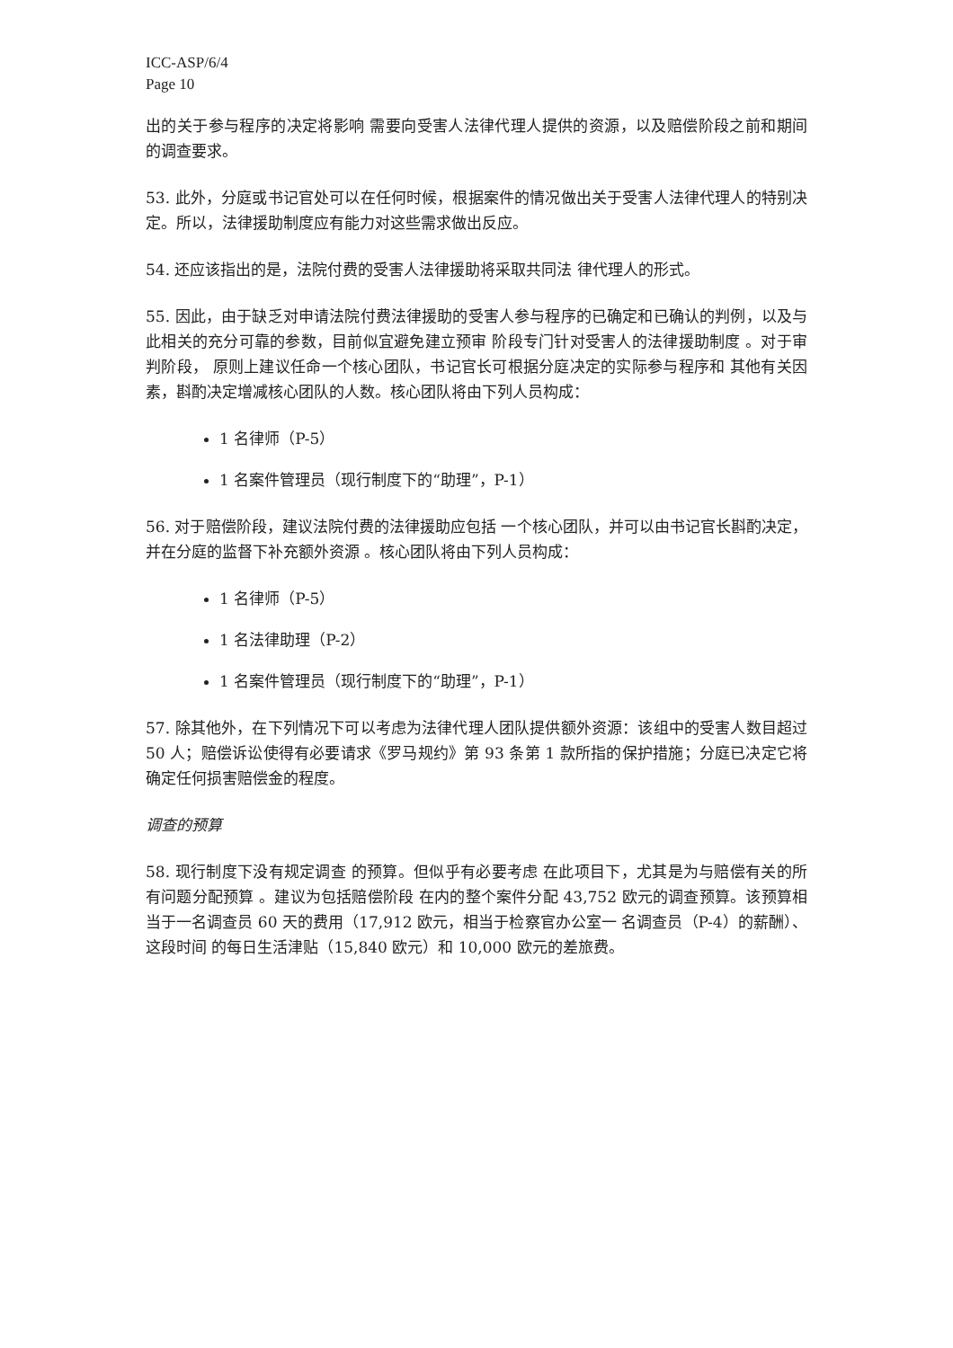ICC-ASP/6/4
Page 10
出的关于参与程序的决定将影响 需要向受害人法律代理人提供的资源，以及赔偿阶段之前和期间的调查要求。
53. 此外，分庭或书记官处可以在任何时候，根据案件的情况做出关于受害人法律代理人的特别决定。所以，法律援助制度应有能力对这些需求做出反应。
54. 还应该指出的是，法院付费的受害人法律援助将采取共同法 律代理人的形式。
55. 因此，由于缺乏对申请法院付费法律援助的受害人参与程序的已确定和已确认的判例，以及与此相关的充分可靠的参数，目前似宜避免建立预审 阶段专门针对受害人的法律援助制度 。对于审判阶段， 原则上建议任命一个核心团队，书记官长可根据分庭决定的实际参与程序和 其他有关因素，斟酌决定增减核心团队的人数。核心团队将由下列人员构成：
1 名律师（P-5）
1 名案件管理员（现行制度下的“助理”，P-1）
56. 对于赔偿阶段，建议法院付费的法律援助应包括 一个核心团队，并可以由书记官长斟酌决定，并在分庭的监督下补充额外资源 。核心团队将由下列人员构成：
1 名律师（P-5）
1 名法律助理（P-2）
1 名案件管理员（现行制度下的“助理”，P-1）
57. 除其他外，在下列情况下可以考虑为法律代理人团队提供额外资源：该组中的受害人数目超过 50 人；赔偿诉讼使得有必要请求《罗马规约》第 93 条第 1 款所指的保护措施；分庭已决定它将确定任何损害赔偿金的程度。
调查的预算
58. 现行制度下没有规定调查 的预算。但似乎有必要考虑 在此项目下，尤其是为与赔偿有关的所有问题分配预算 。建议为包括赔偿阶段 在内的整个案件分配 43,752 欧元的调查预算。该预算相当于一名调查员 60 天的费用（17,912 欧元，相当于检察官办公室一 名调查员（P-4）的薪酬）、这段时间 的每日生活津贴（15,840 欧元）和 10,000 欧元的差旅费。